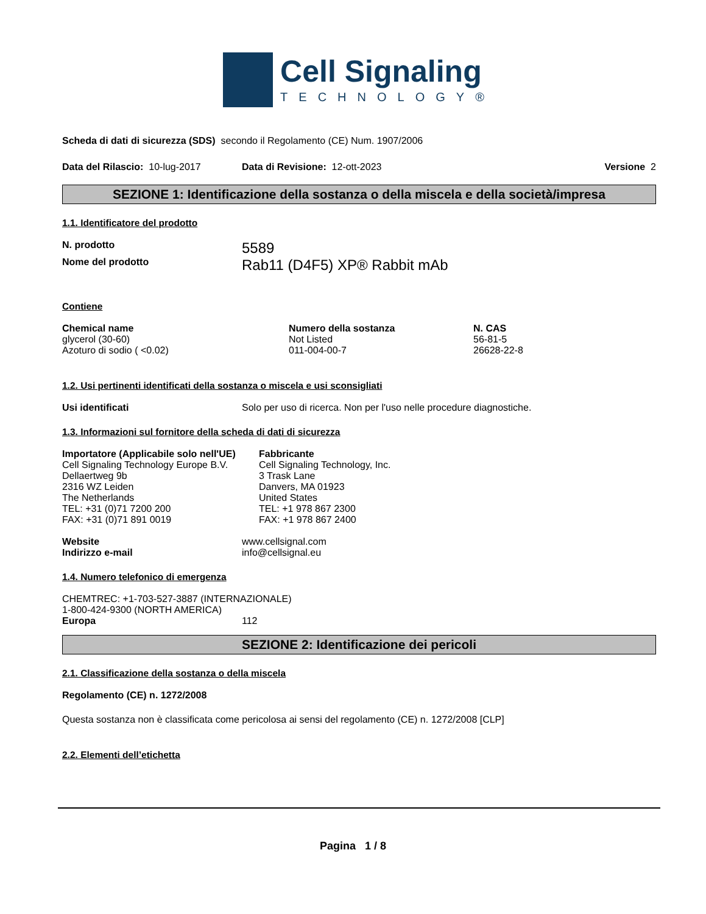Cell Signaling
TECHNOLOGY®
Scheda di dati di sicurezza (SDS) secondo il Regolamento (CE) Num. 1907/2006
Data del Rilascio: 10-lug-2017 Data di Revisione: 12-ott-2023 Versione 2
SEZIONE 1: Identificazione della sostanza o della miscela e della società/impresa
1.1. Identificatore del prodotto
N. prodotto 5589
Nome del prodotto Rab11 (D4F5) XP® Rabbit mAb
Contiene
| Chemical name | Numero della sostanza | N. CAS |
| --- | --- | --- |
| glycerol (30-60) | Not Listed | 56-81-5 |
| Azoturo di sodio ( <0.02) | 011-004-00-7 | 26628-22-8 |
1.2. Usi pertinenti identificati della sostanza o miscela e usi sconsigliati
Usi identificati Solo per uso di ricerca. Non per l'uso nelle procedure diagnostiche.
1.3. Informazioni sul fornitore della scheda di dati di sicurezza
Importatore (Applicabile solo nell'UE)
Cell Signaling Technology Europe B.V.
Dellaertweg 9b
2316 WZ Leiden
The Netherlands
TEL: +31 (0)71 7200 200
FAX: +31 (0)71 891 0019
Fabbricante
Cell Signaling Technology, Inc.
3 Trask Lane
Danvers, MA 01923
United States
TEL: +1 978 867 2300
FAX: +1 978 867 2400
Website www.cellsignal.com
Indirizzo e-mail info@cellsignal.eu
1.4. Numero telefonico di emergenza
CHEMTREC: +1-703-527-3887 (INTERNAZIONALE)
1-800-424-9300 (NORTH AMERICA)
Europa 112
SEZIONE 2: Identificazione dei pericoli
2.1. Classificazione della sostanza o della miscela
Regolamento (CE) n. 1272/2008
Questa sostanza non è classificata come pericolosa ai sensi del regolamento (CE) n. 1272/2008 [CLP]
2.2. Elementi dell’etichetta
Pagina 1 / 8